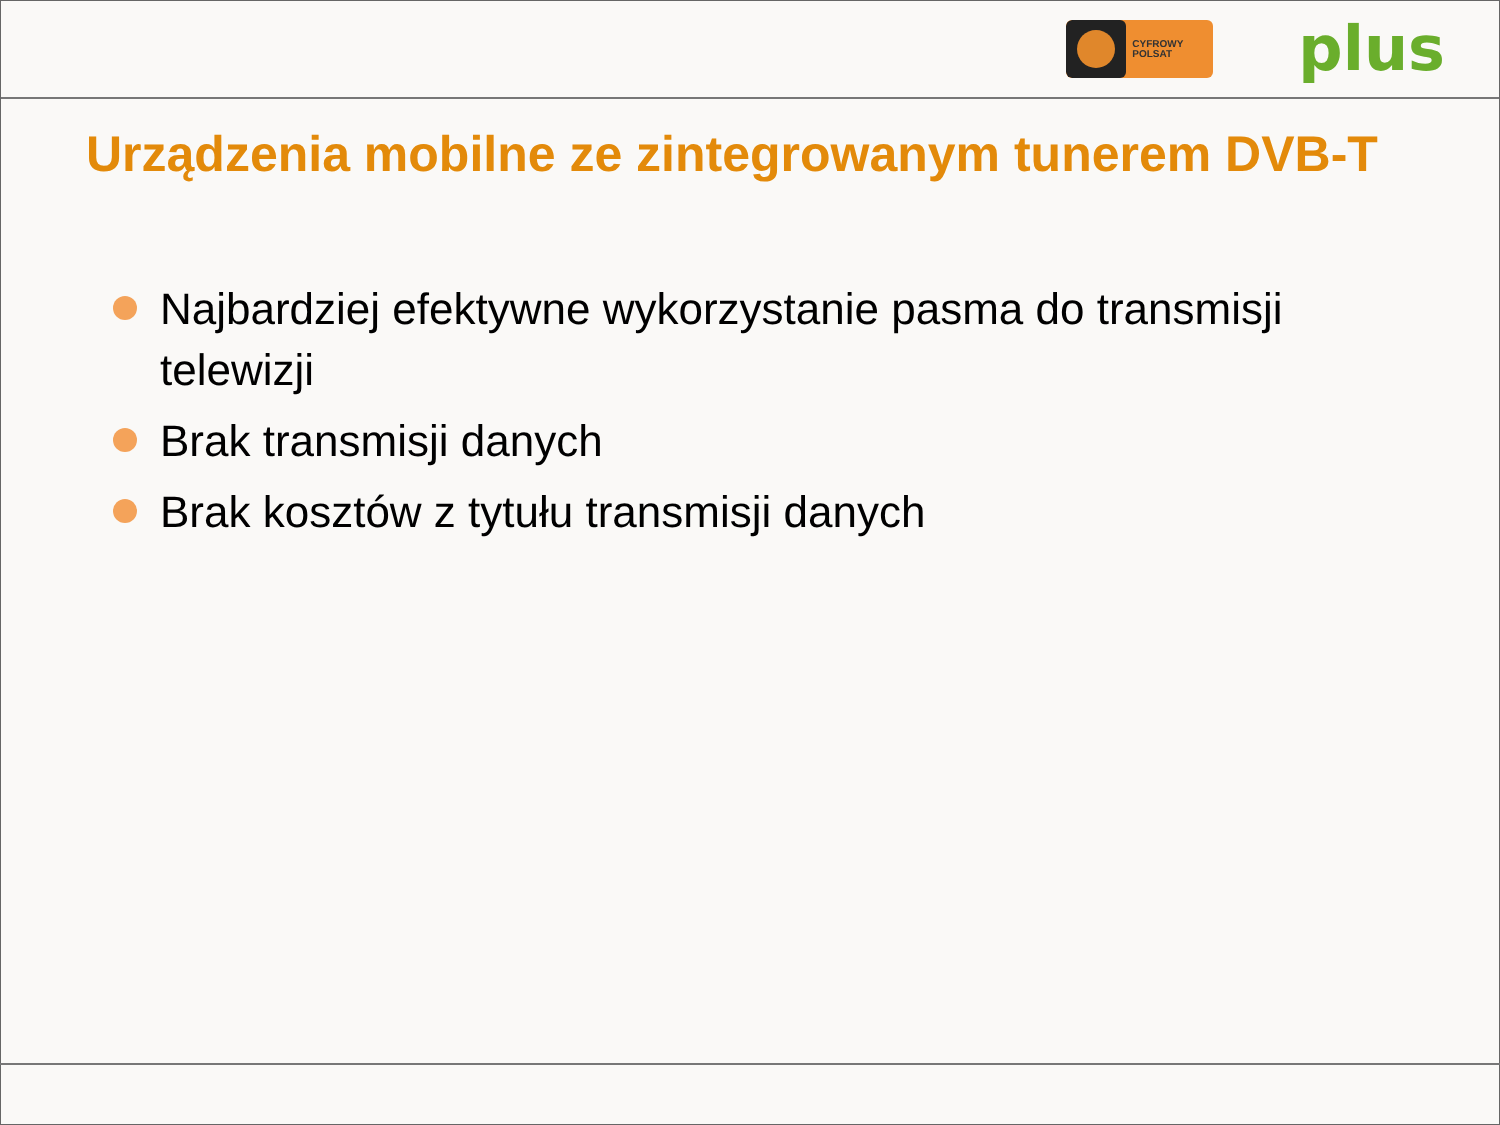CYFROWY
POLSAT
plus
Urządzenia mobilne ze zintegrowanym tunerem DVB-T
Najbardziej efektywne wykorzystanie pasma do transmisji telewizji
Brak transmisji danych
Brak kosztów z tytułu transmisji danych